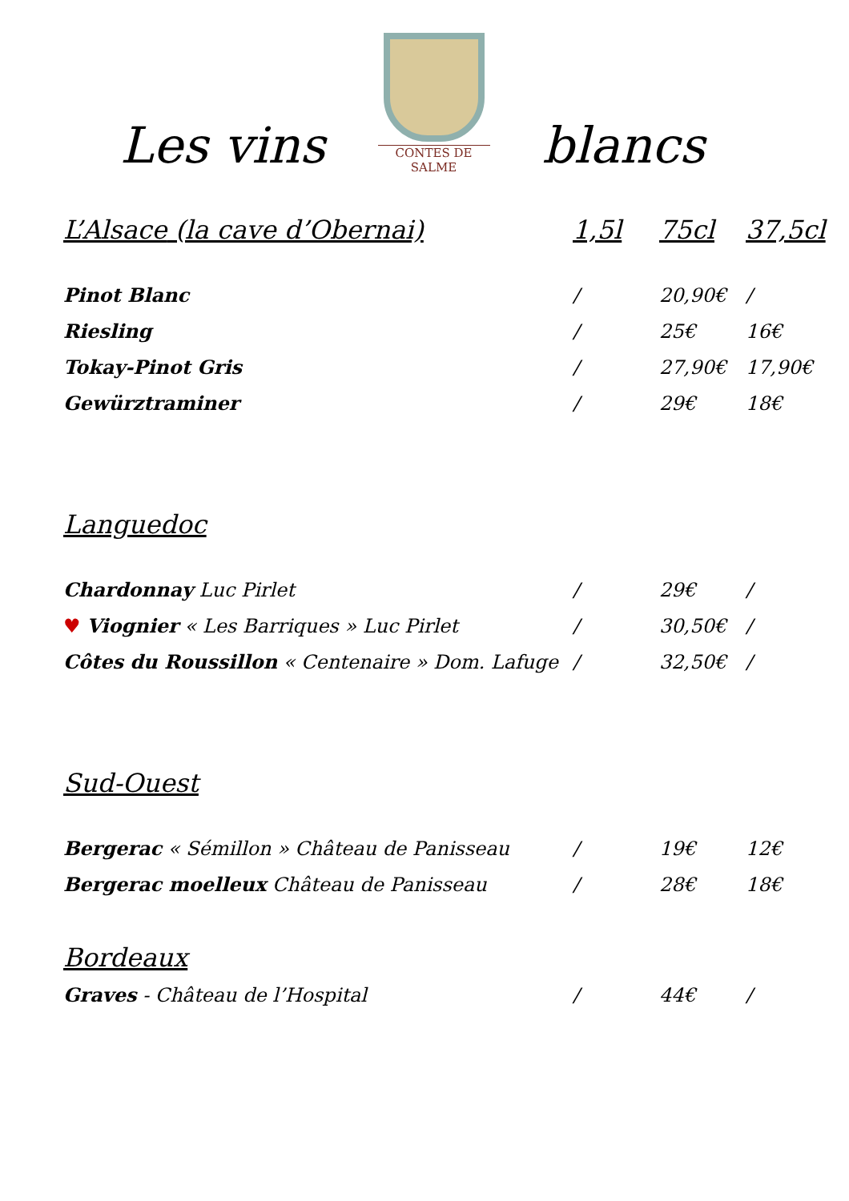Les vins
CONTES DE SALME
blancs
| L’Alsace (la cave d’Obernai) | 1,5l | 75cl | 37,5cl |
| --- | --- | --- | --- |
| Pinot Blanc | / | 20,90€ | / |
| Riesling | / | 25€ | 16€ |
| Tokay-Pinot Gris | / | 27,90€ | 17,90€ |
| Gewürztraminer | / | 29€ | 18€ |
| Languedoc | | | |
| Chardonnay Luc Pirlet | / | 29€ | / |
| ♥ Viognier « Les Barriques » Luc Pirlet | / | 30,50€ | / |
| Côtes du Roussillon « Centenaire » Dom. Lafuge | / | 32,50€ | / |
| Sud-Ouest | | | |
| Bergerac « Sémillon » Château de Panisseau | / | 19€ | 12€ |
| Bergerac moelleux Château de Panisseau | / | 28€ | 18€ |
| Bordeaux | | | |
| Graves - Château de l’Hospital | / | 44€ | / |